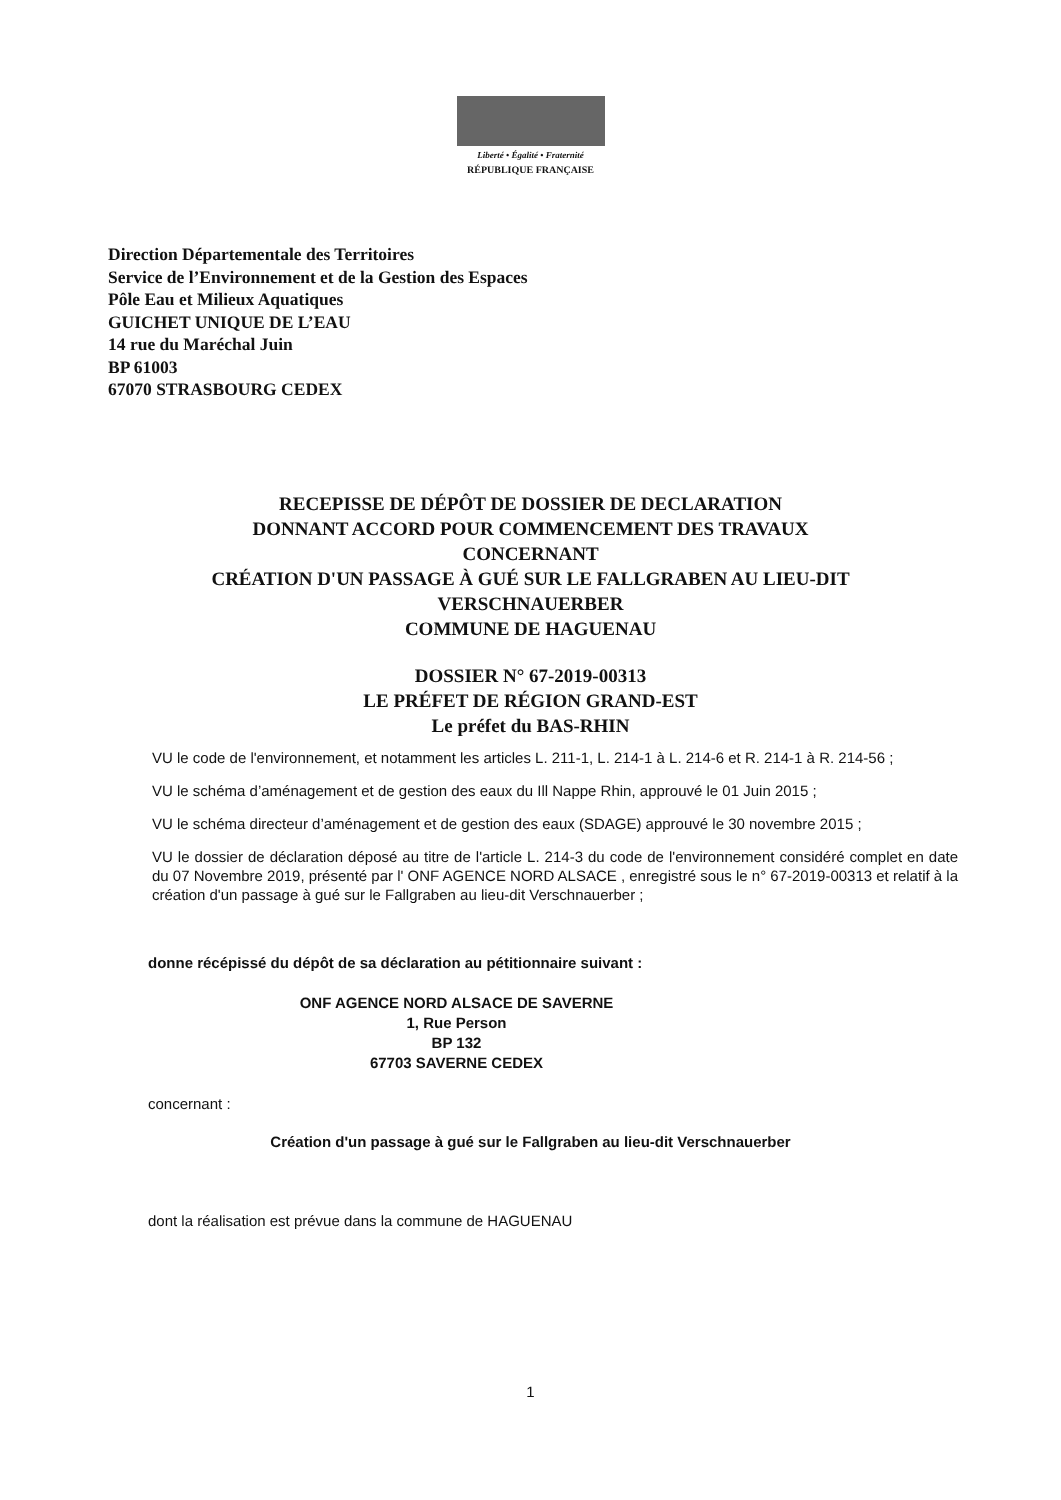Liberté • Égalité • Fraternité
RÉPUBLIQUE FRANÇAISE
Direction Départementale des Territoires
Service de l’Environnement et de la Gestion des Espaces
Pôle Eau et Milieux Aquatiques
GUICHET UNIQUE DE L’EAU
14 rue du Maréchal Juin
BP 61003
67070 STRASBOURG CEDEX
RECEPISSE DE DÉPÔT DE DOSSIER DE DECLARATION
DONNANT ACCORD POUR COMMENCEMENT DES TRAVAUX
CONCERNANT
CRÉATION D'UN PASSAGE À GUÉ SUR LE FALLGRABEN AU LIEU-DIT
VERSCHNAUERBER
COMMUNE DE HAGUENAU
DOSSIER N° 67-2019-00313
LE PRÉFET DE RÉGION GRAND-EST
Le préfet du BAS-RHIN
VU le code de l'environnement, et notamment les articles L. 211-1, L. 214-1 à L. 214-6 et R. 214-1 à R. 214-56 ;
VU le schéma d’aménagement et de gestion des eaux du Ill Nappe Rhin, approuvé le 01 Juin 2015 ;
VU le schéma directeur d’aménagement et de gestion des eaux (SDAGE) approuvé le 30 novembre 2015 ;
VU le dossier de déclaration déposé au titre de l'article L. 214-3 du code de l'environnement considéré complet en date du 07 Novembre 2019, présenté par l' ONF AGENCE NORD ALSACE , enregistré sous le n° 67-2019-00313 et relatif à la création d'un passage à gué sur le Fallgraben au lieu-dit Verschnauerber ;
donne récépissé du dépôt de sa déclaration au pétitionnaire suivant :
ONF AGENCE NORD ALSACE DE SAVERNE
1, Rue Person
BP 132
67703 SAVERNE CEDEX
concernant :
Création d'un passage à gué sur le Fallgraben au lieu-dit Verschnauerber
dont la réalisation est prévue dans la commune de HAGUENAU
1